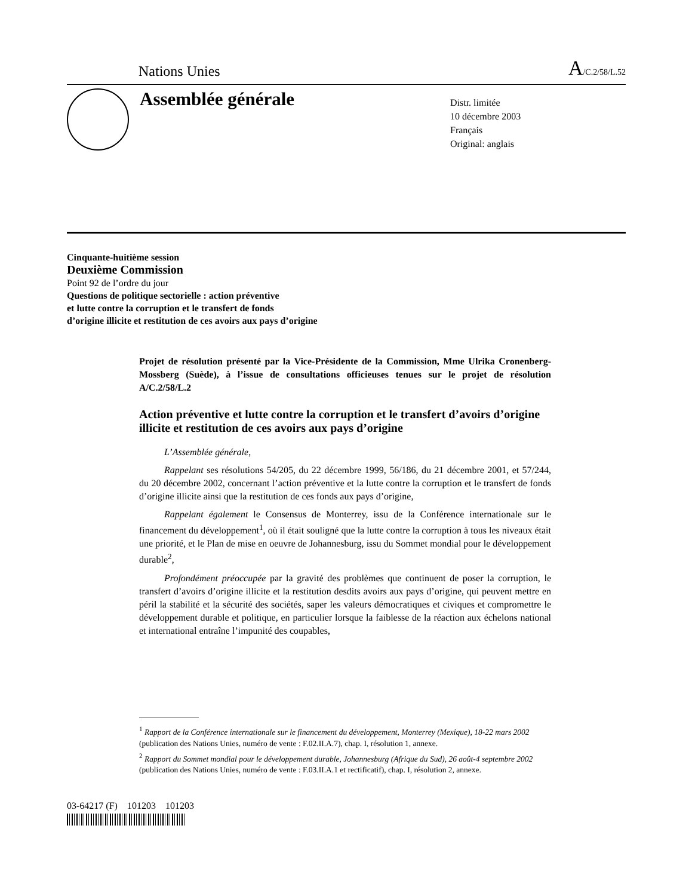Nations Unies A/C.2/58/L.52
Assemblée générale
Distr. limitée
10 décembre 2003
Français
Original: anglais
Cinquante-huitième session
Deuxième Commission
Point 92 de l’ordre du jour
Questions de politique sectorielle : action préventive
et lutte contre la corruption et le transfert de fonds
d’origine illicite et restitution de ces avoirs aux pays d’origine
Projet de résolution présenté par la Vice-Présidente de la Commission, Mme Ulrika Cronenberg-Mossberg (Suède), à l’issue de consultations officieuses tenues sur le projet de résolution A/C.2/58/L.2
Action préventive et lutte contre la corruption et le transfert d’avoirs d’origine illicite et restitution de ces avoirs aux pays d’origine
L’Assemblée générale,
Rappelant ses résolutions 54/205, du 22 décembre 1999, 56/186, du 21 décembre 2001, et 57/244, du 20 décembre 2002, concernant l’action préventive et la lutte contre la corruption et le transfert de fonds d’origine illicite ainsi que la restitution de ces fonds aux pays d’origine,
Rappelant également le Consensus de Monterrey, issu de la Conférence internationale sur le financement du développement<sup>1</sup>, où il était souligné que la lutte contre la corruption à tous les niveaux était une priorité, et le Plan de mise en oeuvre de Johannesburg, issu du Sommet mondial pour le développement durable<sup>2</sup>,
Profondément préoccupée par la gravité des problèmes que continuent de poser la corruption, le transfert d’avoirs d’origine illicite et la restitution desdits avoirs aux pays d’origine, qui peuvent mettre en péril la stabilité et la sécurité des sociétés, saper les valeurs démocratiques et civiques et compromettre le développement durable et politique, en particulier lorsque la faiblesse de la réaction aux échelons national et international entraîne l’impunité des coupables,
<sup>1</sup> Rapport de la Conférence internationale sur le financement du développement, Monterrey (Mexique), 18-22 mars 2002 (publication des Nations Unies, numéro de vente : F.02.II.A.7), chap. I, résolution 1, annexe.
<sup>2</sup> Rapport du Sommet mondial pour le développement durable, Johannesburg (Afrique du Sud), 26 août-4 septembre 2002 (publication des Nations Unies, numéro de vente : F.03.II.A.1 et rectificatif), chap. I, résolution 2, annexe.
03-64217 (F) 101203 101203